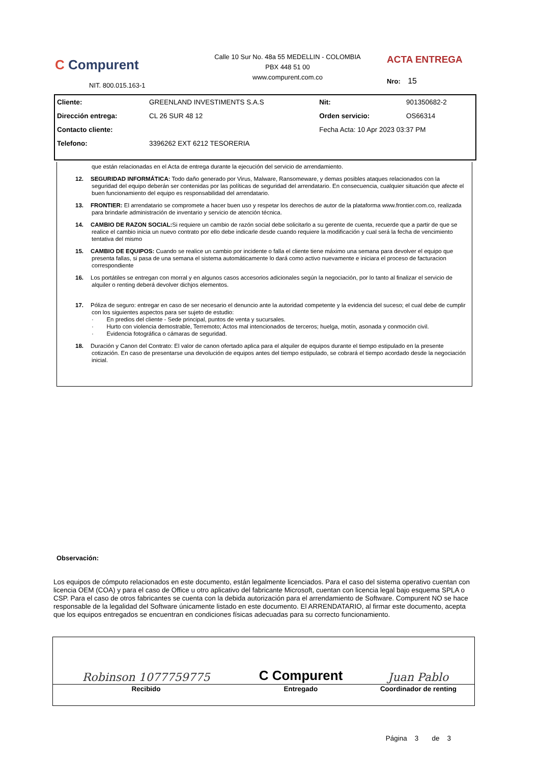C Compurent
NIT. 800.015.163-1
Calle 10 Sur No. 48a 55 MEDELLIN - COLOMBIA
PBX 448 51 00
www.compurent.com.co
ACTA ENTREGA
Nro: 15
| Cliente: | GREENLAND INVESTIMENTS S.A.S | Nit: | 901350682-2 |
| Dirección entrega: | CL 26 SUR 48 12 | Orden servicio: | OS66314 |
| Contacto cliente: | | Fecha Acta: 10 Apr 2023 03:37 PM | |
| Telefono: | 3396262 EXT 6212 TESORERIA | | |
que están relacionadas en el Acta de entrega durante la ejecución del servicio de arrendamiento.
12. SEGURIDAD INFORMÁTICA: Todo daño generado por Virus, Malware, Ransomeware, y demas posibles ataques relacionados con la seguridad del equipo deberán ser contenidas por las políticas de seguridad del arrendatario. En consecuencia, cualquier situación que afecte el buen funcionamiento del equipo es responsabilidad del arrendatario.
13. FRONTIER: El arrendatario se compromete a hacer buen uso y respetar los derechos de autor de la plataforma www.frontier.com.co, realizada para brindarle administración de inventario y servicio de atención técnica.
14. CAMBIO DE RAZON SOCIAL: Si requiere un cambio de razón social debe solicitarlo a su gerente de cuenta, recuerde que a partir de que se realice el cambio inicia un nuevo contrato por ello debe indicarle desde cuando requiere la modificación y cual será la fecha de vencimiento tentativa del mismo
15. CAMBIO DE EQUIPOS: Cuando se realice un cambio por incidente o falla el cliente tiene máximo una semana para devolver el equipo que presenta fallas, si pasa de una semana el sistema automáticamente lo dará como activo nuevamente e iniciara el proceso de facturacion correspondiente
16. Los portátiles se entregan con morral y en algunos casos accesorios adicionales según la negociación, por lo tanto al finalizar el servicio de alquiler o renting deberá devolver dichjos elementos.
17. Póliza de seguro: entregar en caso de ser necesario el denuncio ante la autoridad competente y la evidencia del suceso; el cual debe de cumplir con los siguientes aspectos para ser sujeto de estudio:
· En predios del cliente - Sede principal, puntos de venta y sucursales.
· Hurto con violencia demostrable, Terremoto; Actos mal intencionados de terceros; huelga, motín, asonada y conmoción civil.
· Evidencia fotográfica o cámaras de seguridad.
18. Duración y Canon del Contrato: El valor de canon ofertado aplica para el alquiler de equipos durante el tiempo estipulado en la presente cotización. En caso de presentarse una devolución de equipos antes del tiempo estipulado, se cobrará el tiempo acordado desde la negociación inicial.
Observación:
Los equipos de cómputo relacionados en este documento, están legalmente licenciados. Para el caso del sistema operativo cuentan con licencia OEM (COA) y para el caso de Office u otro aplicativo del fabricante Microsoft, cuentan con licencia legal bajo esquema SPLA o CSP. Para el caso de otros fabricantes se cuenta con la debida autorización para el arrendamiento de Software. Compurent NO se hace responsable de la legalidad del Software únicamente listado en este documento. El ARRENDATARIO, al firmar este documento, acepta que los equipos entregados se encuentran en condiciones físicas adecuadas para su correcto funcionamiento.
| Robinson 1077759775 | C Compurent | Juan Pablo |
| Recibido | Entregado | Coordinador de renting |
| | | Página 3 de 3 |